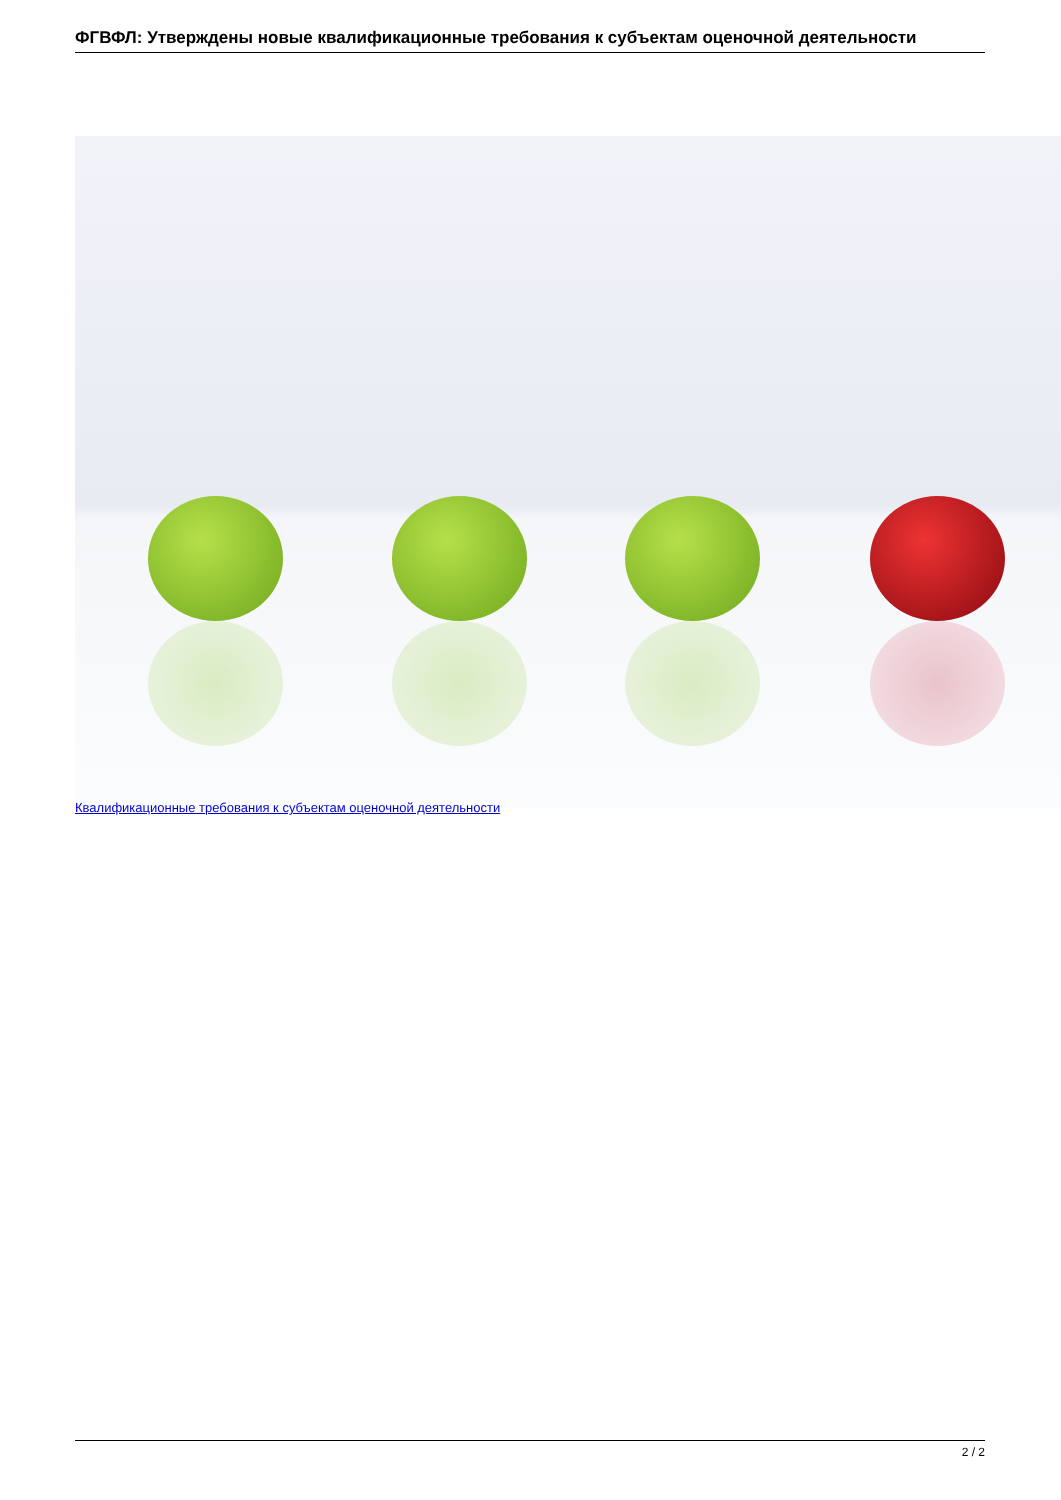ФГВФЛ: Утверждены новые квалификационные требования к субъектам оценочной деятельности
Квалификационные требования к субъектам оценочной деятельности
2 / 2